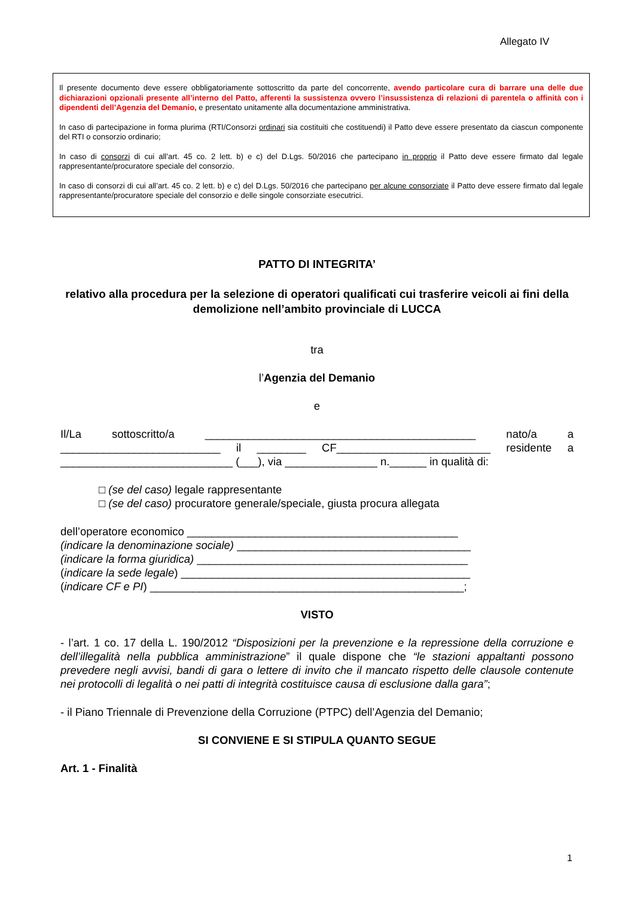Allegato IV
Il presente documento deve essere obbligatoriamente sottoscritto da parte del concorrente, avendo particolare cura di barrare una delle due dichiarazioni opzionali presente all’interno del Patto, afferenti la sussistenza ovvero l’insussistenza di relazioni di parentela o affinità con i dipendenti dell’Agenzia del Demanio, e presentato unitamente alla documentazione amministrativa.
In caso di partecipazione in forma plurima (RTI/Consorzi ordinari sia costituiti che costituendi) il Patto deve essere presentato da ciascun componente del RTI o consorzio ordinario;
In caso di consorzi di cui all’art. 45 co. 2 lett. b) e c) del D.Lgs. 50/2016 che partecipano in proprio il Patto deve essere firmato dal legale rappresentante/procuratore speciale del consorzio.
In caso di consorzi di cui all’art. 45 co. 2 lett. b) e c) del D.Lgs. 50/2016 che partecipano per alcune consorziate il Patto deve essere firmato dal legale rappresentante/procuratore speciale del consorzio e delle singole consorziate esecutrici.
PATTO DI INTEGRITA’
relativo alla procedura per la selezione di operatori qualificati cui trasferire veicoli ai fini della demolizione nell’ambito provinciale di LUCCA
tra
l’Agenzia del Demanio
e
Il/La sottoscritto/a ____________________________________________ nato/a a __________________________ il ________ CF_________________________ residente a ____________________________ (___), via _______________ n.______ in qualità di:
□ (se del caso) legale rappresentante
□ (se del caso) procuratore generale/speciale, giusta procura allegata
dell’operatore economico ____________________________________________
(indicare la denominazione sociale) ______________________________________
(indicare la forma giuridica) ____________________________________________
(indicare la sede legale) _______________________________________________
(indicare CF e PI) ___________________________________________________;
VISTO
- l’art. 1 co. 17 della L. 190/2012 “Disposizioni per la prevenzione e la repressione della corruzione e dell’illegalità nella pubblica amministrazione” il quale dispone che “le stazioni appaltanti possono prevedere negli avvisi, bandi di gara o lettere di invito che il mancato rispetto delle clausole contenute nei protocolli di legalità o nei patti di integrità costituisce causa di esclusione dalla gara”;
- il Piano Triennale di Prevenzione della Corruzione (PTPC) dell’Agenzia del Demanio;
SI CONVIENE E SI STIPULA QUANTO SEGUE
Art. 1 - Finalità
1